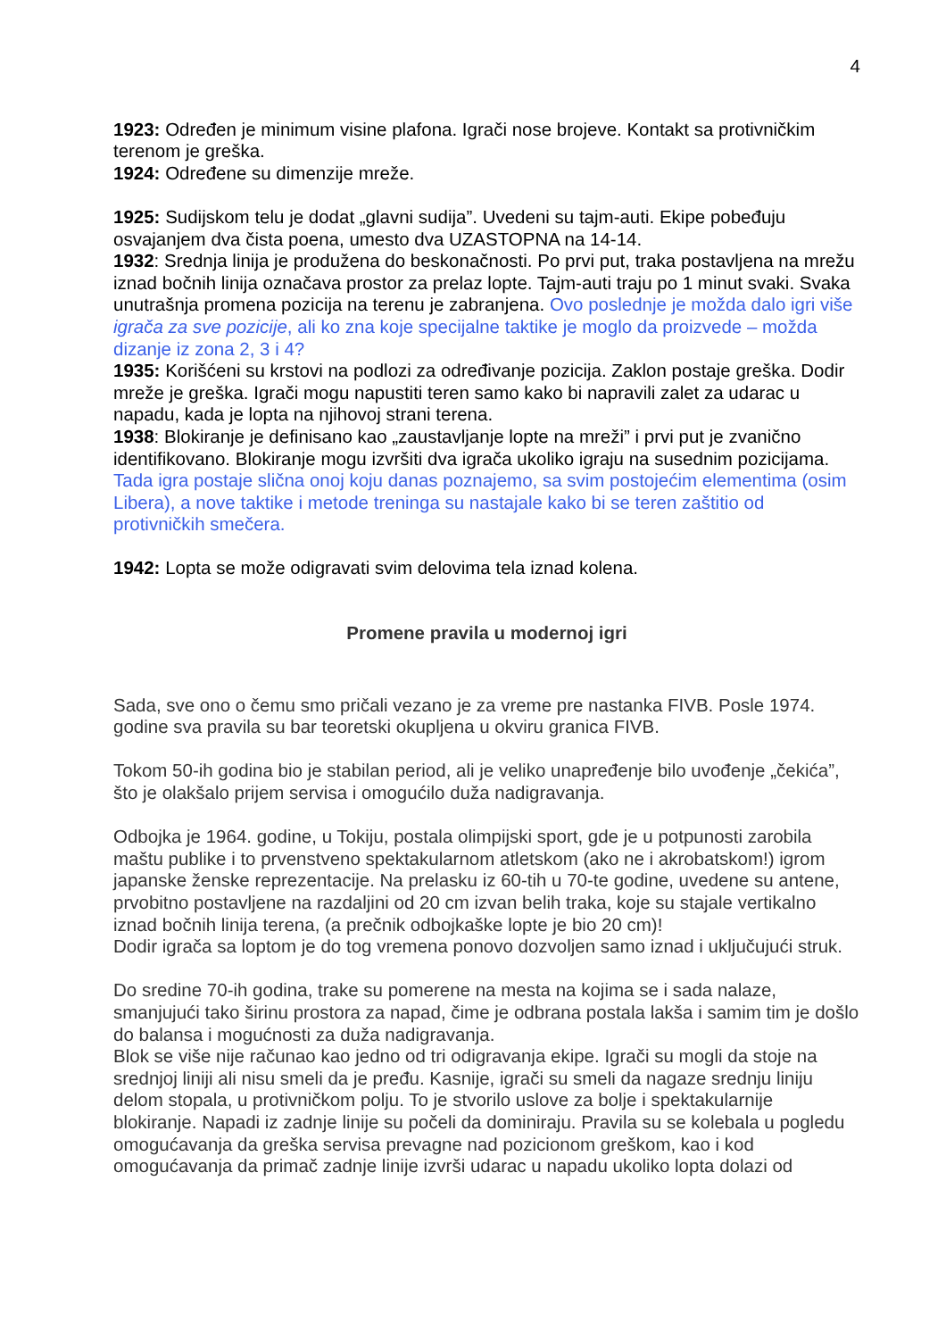4
1923: Određen je minimum visine plafona. Igrači nose brojeve. Kontakt sa protivničkim terenom je greška.
1924: Određene su dimenzije mreže.
1925: Sudijskom telu je dodat „glavni sudija”. Uvedeni su tajm-auti. Ekipe pobeđuju osvajanjem dva čista poena, umesto dva UZASTOPNA na 14-14.
1932: Srednja linija je produžena do beskonačnosti. Po prvi put, traka postavljena na mrežu iznad bočnih linija označava prostor za prelaz lopte. Tajm-auti traju po 1 minut svaki. Svaka unutrašnja promena pozicija na terenu je zabranjena. Ovo poslednje je možda dalo igri više igrača za sve pozicije, ali ko zna koje specijalne taktike je moglo da proizvede – možda dizanje iz zona 2, 3 i 4?
1935: Korišćeni su krstovi na podlozi za određivanje pozicija. Zaklon postaje greška. Dodir mreže je greška. Igrači mogu napustiti teren samo kako bi napravili zalet za udarac u napadu, kada je lopta na njihovoj strani terena.
1938: Blokiranje je definisano kao „zaustavljanje lopte na mreži” i prvi put je zvanično identifikovano. Blokiranje mogu izvršiti dva igrača ukoliko igraju na susednim pozicijama.
Tada igra postaje slična onoj koju danas poznajemo, sa svim postojećim elementima (osim Libera), a nove taktike i metode treninga su nastajale kako bi se teren zaštitio od protivničkih smečera.
1942: Lopta se može odigravati svim delovima tela iznad kolena.
Promene pravila u modernoj igri
Sada, sve ono o čemu smo pričali vezano je za vreme pre nastanka FIVB. Posle 1974. godine sva pravila su bar teoretski okupljena u okviru granica FIVB.
Tokom 50-ih godina bio je stabilan period, ali je veliko unapređenje bilo uvođenje „čekića”, što je olakšalo prijem servisa i omogućilo duža nadigravanja.
Odbojka je 1964. godine, u Tokiju, postala olimpijski sport, gde je u potpunosti zarobila maštu publike i to prvenstveno spektakularnom atletskom (ako ne i akrobatskom!) igrom japanske ženske reprezentacije. Na prelasku iz 60-tih u 70-te godine, uvedene su antene, prvobitno postavljene na razdaljini od 20 cm izvan belih traka, koje su stajale vertikalno iznad bočnih linija terena, (a prečnik odbojkaške lopte je bio 20 cm)!
Dodir igrača sa loptom je do tog vremena ponovo dozvoljen samo iznad i uključujući struk.
Do sredine 70-ih godina, trake su pomerene na mesta na kojima se i sada nalaze, smanjujući tako širinu prostora za napad, čime je odbrana postala lakša i samim tim je došlo do balansa i mogućnosti za duža nadigravanja.
Blok se više nije računao kao jedno od tri odigravanja ekipe. Igrači su mogli da stoje na srednjoj liniji ali nisu smeli da je pređu. Kasnije, igrači su smeli da nagaze srednju liniju delom stopala, u protivničkom polju. To je stvorilo uslove za bolje i spektakularnije blokiranje. Napadi iz zadnje linije su počeli da dominiraju. Pravila su se kolebala u pogledu omogućavanja da greška servisa prevagne nad pozicionom greškom, kao i kod omogućavanja da primač zadnje linije izvrši udarac u napadu ukoliko lopta dolazi od